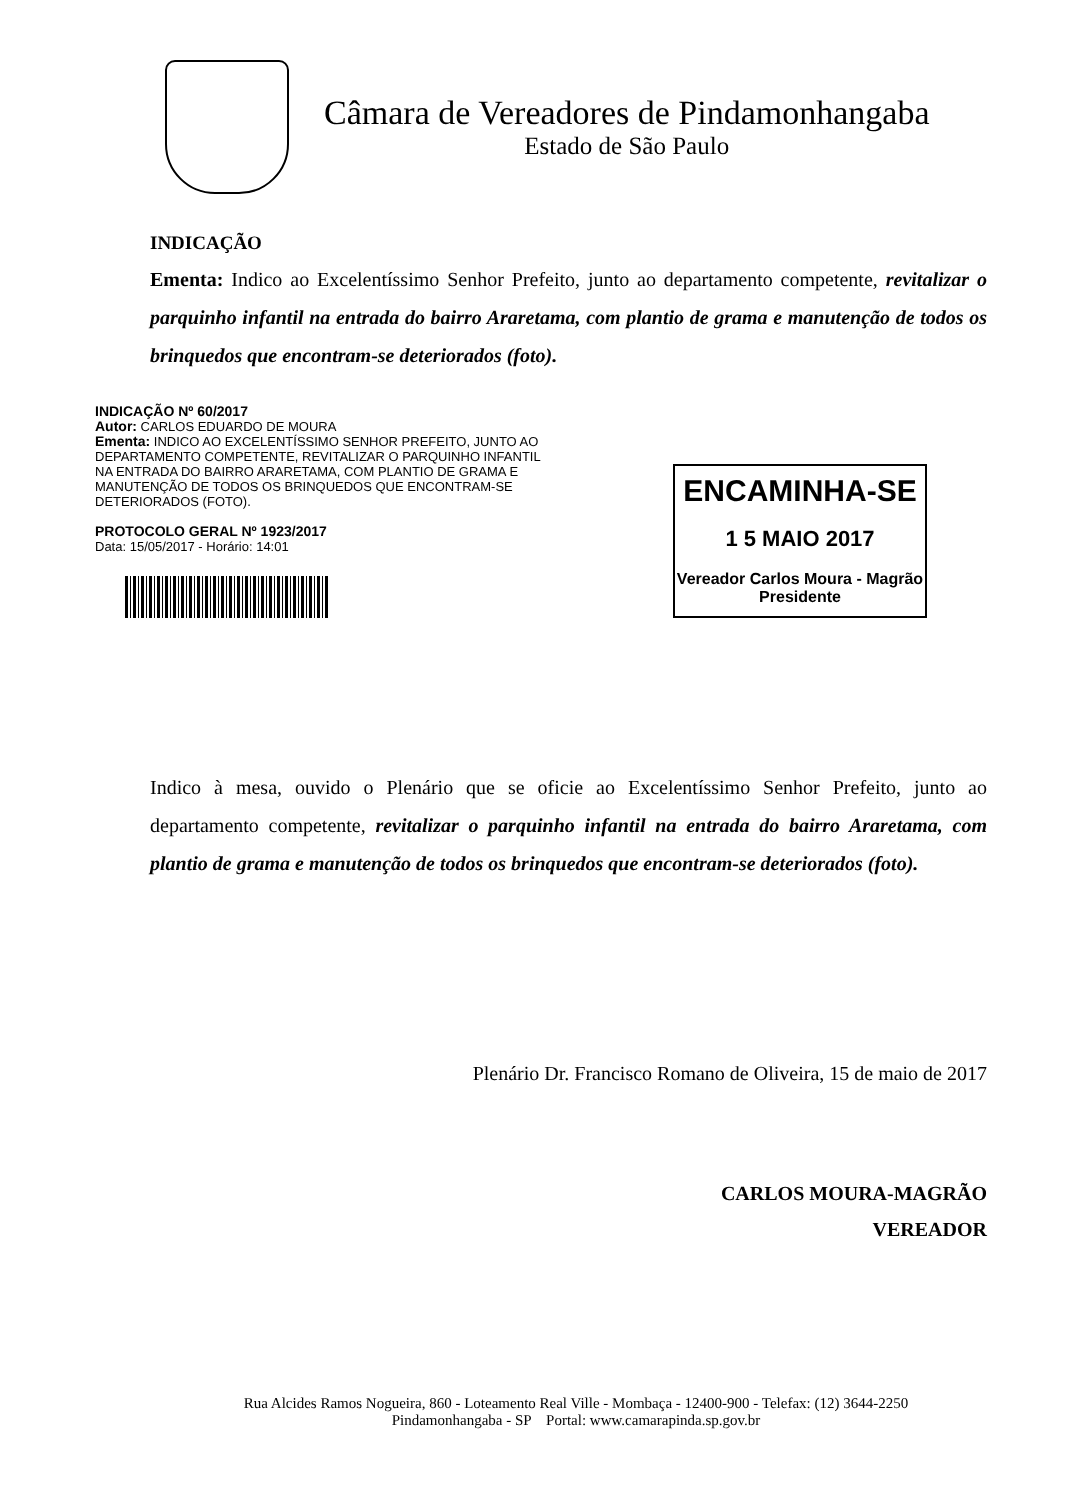Câmara de Vereadores de Pindamonhangaba
Estado de São Paulo
INDICAÇÃO
Ementa: Indico ao Excelentíssimo Senhor Prefeito, junto ao departamento competente, revitalizar o parquinho infantil na entrada do bairro Araretama, com plantio de grama e manutenção de todos os brinquedos que encontram-se deteriorados (foto).
INDICAÇÃO Nº 60/2017
Autor: CARLOS EDUARDO DE MOURA
Ementa: INDICO AO EXCELENTÍSSIMO SENHOR PREFEITO, JUNTO AO DEPARTAMENTO COMPETENTE, REVITALIZAR O PARQUINHO INFANTIL NA ENTRADA DO BAIRRO ARARETAMA, COM PLANTIO DE GRAMA E MANUTENÇÃO DE TODOS OS BRINQUEDOS QUE ENCONTRAM-SE DETERIORADOS (FOTO).
PROTOCOLO GERAL Nº 1923/2017
Data: 15/05/2017 - Horário: 14:01
ENCAMINHA-SE
1 5 MAIO 2017
Vereador Carlos Moura - Magrão
Presidente
Indico à mesa, ouvido o Plenário que se oficie ao Excelentíssimo Senhor Prefeito, junto ao departamento competente, revitalizar o parquinho infantil na entrada do bairro Araretama, com plantio de grama e manutenção de todos os brinquedos que encontram-se deteriorados (foto).
Plenário Dr. Francisco Romano de Oliveira, 15 de maio de 2017
CARLOS MOURA-MAGRÃO
VEREADOR
Rua Alcides Ramos Nogueira, 860 - Loteamento Real Ville - Mombaça - 12400-900 - Telefax: (12) 3644-2250
Pindamonhangaba - SP Portal: www.camarapinda.sp.gov.br